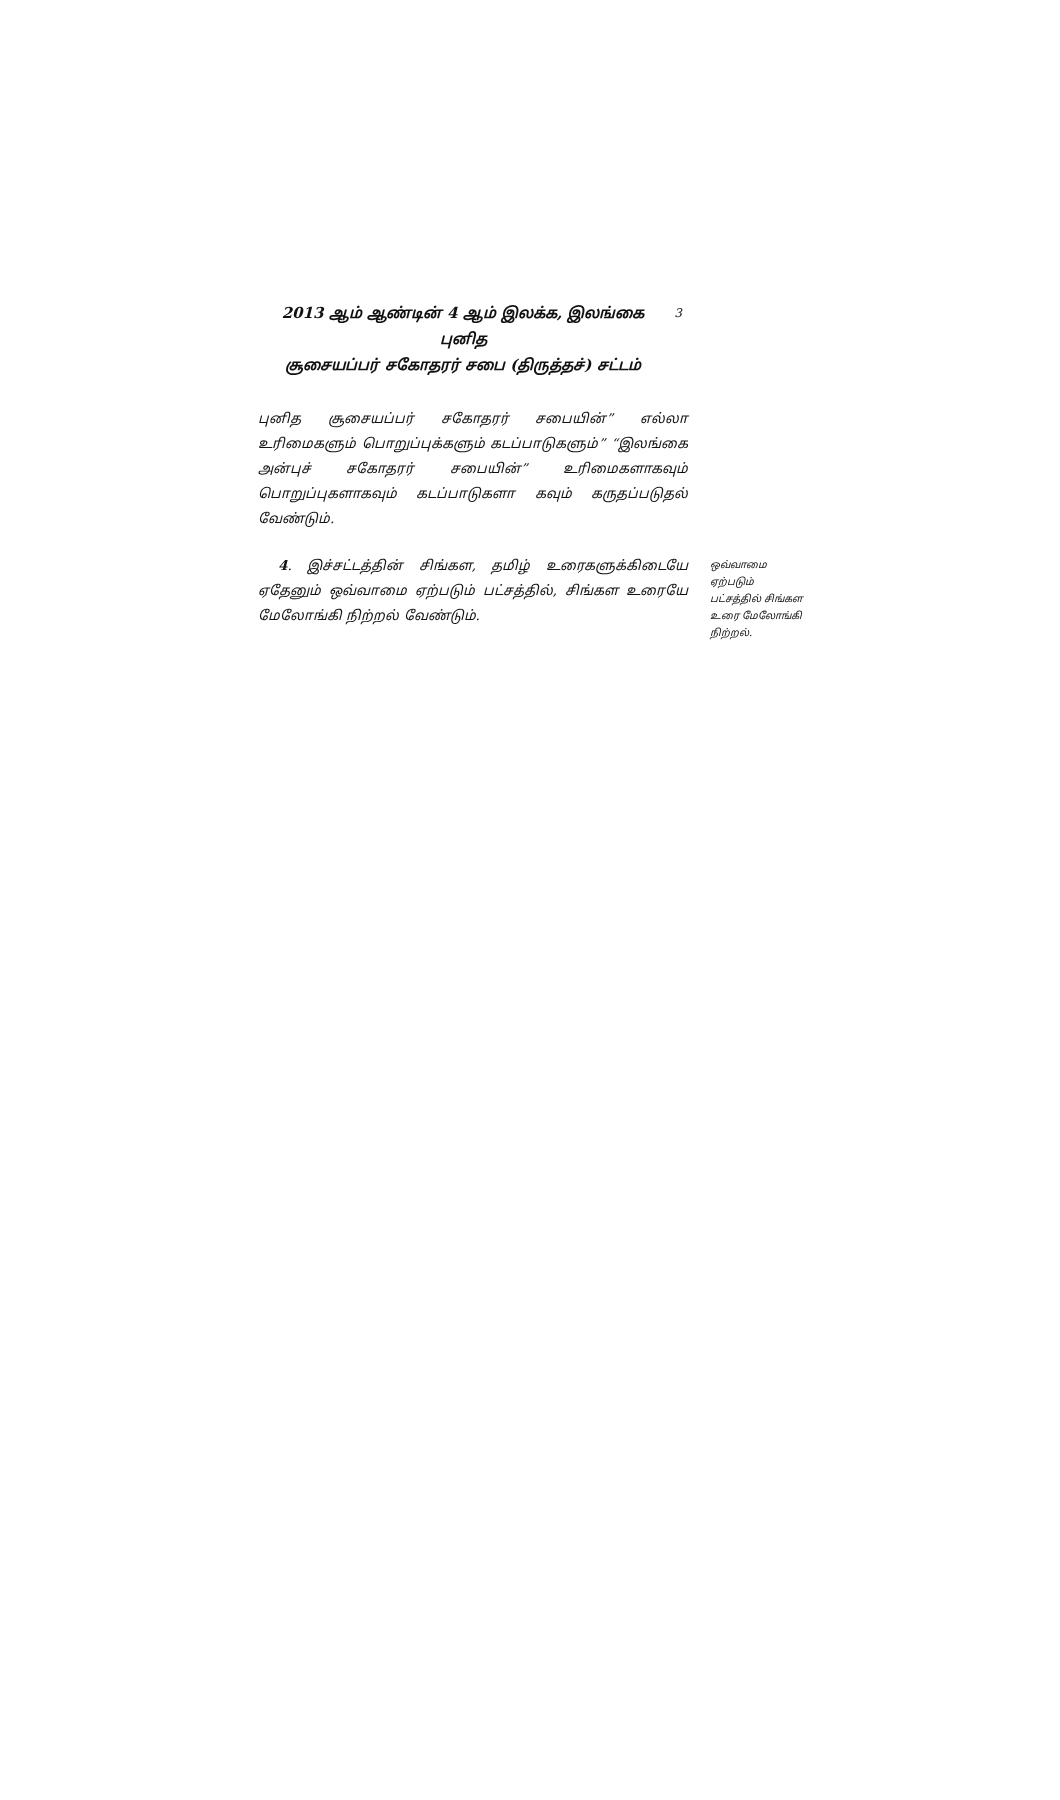2013 ஆம் ஆண்டின் 4 ஆம் இலக்க, இலங்கை புனித
சூசையப்பர் சகோதரர் சபை (திருத்தச்) சட்டம்
3
புனித சூசையப்பர் சகோதரர் சபையின்” எல்லா உரிமைகளும் பொறுப்புக்களும் கடப்பாடுகளும்” “இலங்கை அன்புச் சகோதரர் சபையின்” உரிமைகளாகவும் பொறுப்புகளாகவும் கடப்பாடுகளா கவும் கருதப்படுதல் வேண்டும்.
4. இச்சட்டத்தின் சிங்கள, தமிழ் உரைகளுக்கிடையே ஏதேனும் ஒவ்வாமை ஏற்படும் பட்சத்தில், சிங்கள உரையே மேலோங்கி நிற்றல் வேண்டும்.
ஒவ்வாமை
ஏற்படும்
பட்சத்தில் சிங்கள
உரை மேலோங்கி
நிற்றல்.